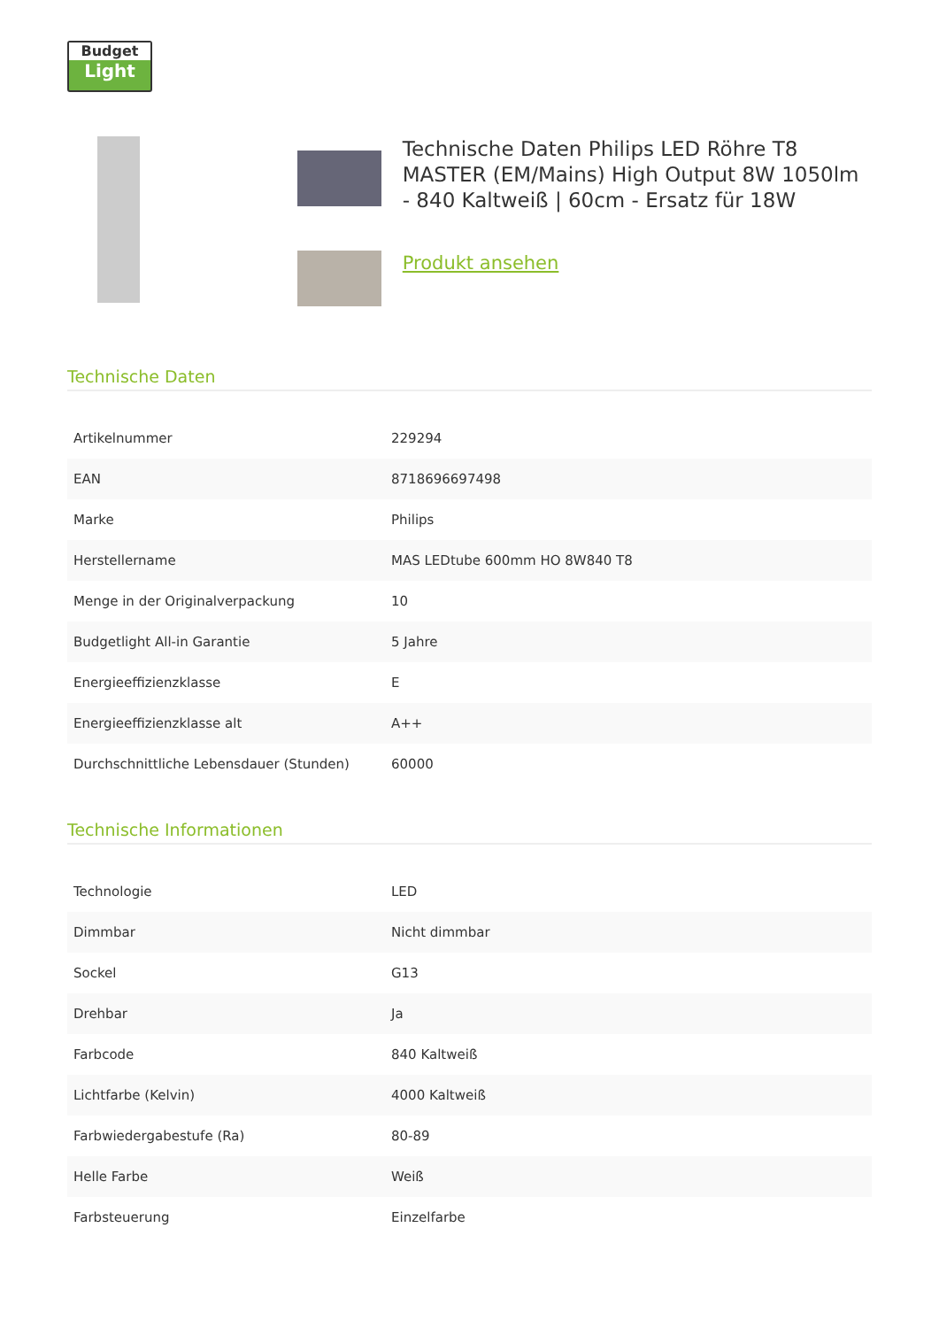Budget
Light
Technische Daten Philips LED Röhre T8 MASTER (EM/Mains) High Output 8W 1050lm - 840 Kaltweiß | 60cm - Ersatz für 18W
Produkt ansehen
Technische Daten
| Artikelnummer | 229294 |
| EAN | 8718696697498 |
| Marke | Philips |
| Herstellername | MAS LEDtube 600mm HO 8W840 T8 |
| Menge in der Originalverpackung | 10 |
| Budgetlight All-in Garantie | 5 Jahre |
| Energieeffizienzklasse | E |
| Energieeffizienzklasse alt | A++ |
| Durchschnittliche Lebensdauer (Stunden) | 60000 |
Technische Informationen
| Technologie | LED |
| Dimmbar | Nicht dimmbar |
| Sockel | G13 |
| Drehbar | Ja |
| Farbcode | 840 Kaltweiß |
| Lichtfarbe (Kelvin) | 4000 Kaltweiß |
| Farbwiedergabestufe (Ra) | 80-89 |
| Helle Farbe | Weiß |
| Farbsteuerung | Einzelfarbe |